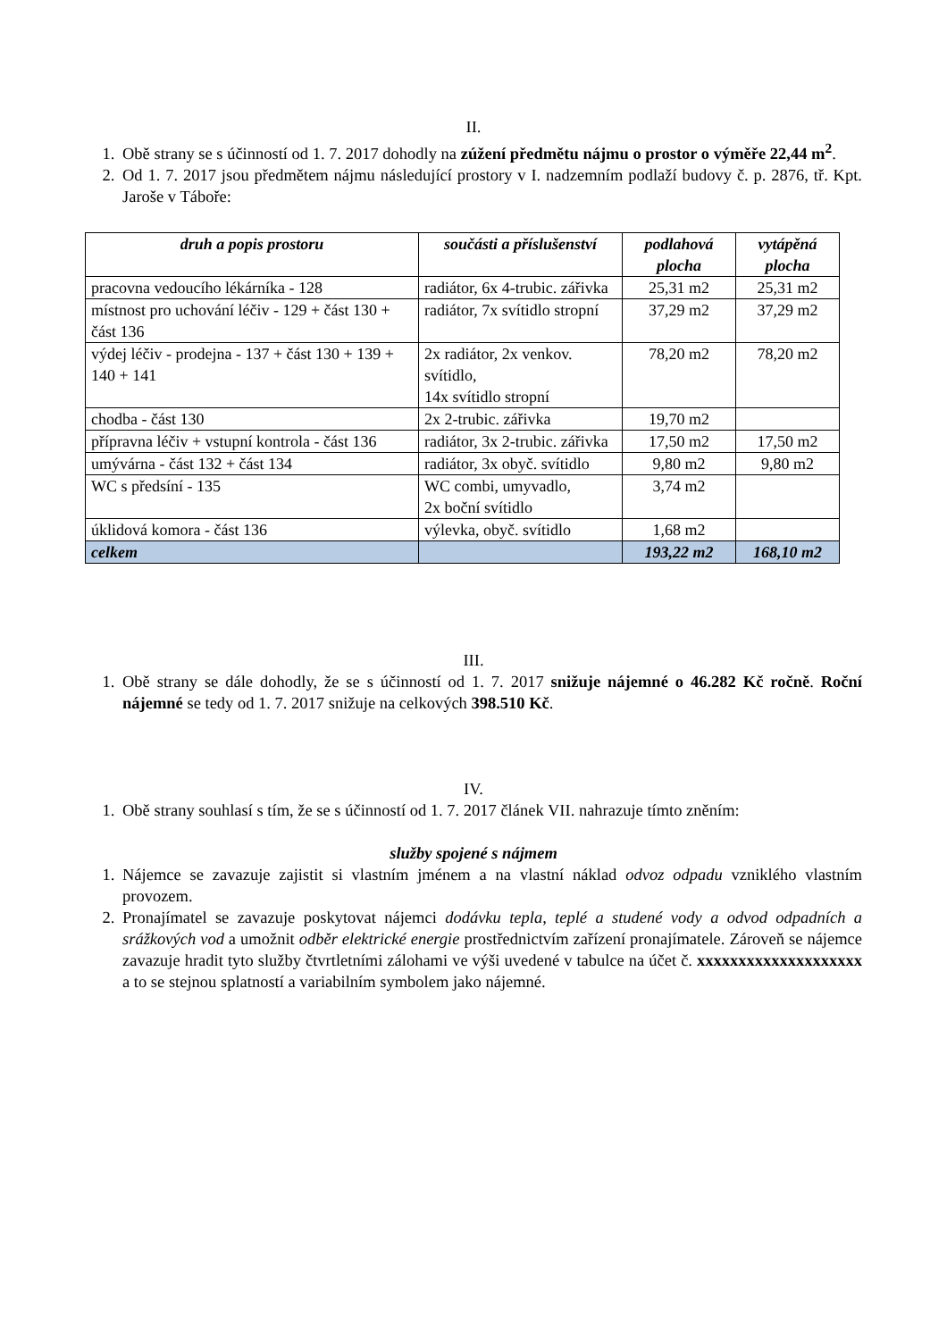II.
1. Obě strany se s účinností od 1. 7. 2017 dohodly na zúžení předmětu nájmu o prostor o výměře 22,44 m<sup>2</sup>.
2. Od 1. 7. 2017 jsou předmětem nájmu následující prostory v I. nadzemním podlaží budovy č. p. 2876, tř. Kpt. Jaroše v Táboře:
| druh a popis prostoru | součásti a příslušenství | podlahová plocha | vytápěná plocha |
| --- | --- | --- | --- |
| pracovna vedoucího lékárníka - 128 | radiátor, 6x 4-trubic. zářivka | 25,31 m2 | 25,31 m2 |
| místnost pro uchování léčiv - 129 + část 130 + část 136 | radiátor, 7x svítidlo stropní | 37,29 m2 | 37,29 m2 |
| výdej léčiv - prodejna - 137 + část 130 + 139 + 140 + 141 | 2x radiátor, 2x venkov. svítidlo, 14x svítidlo stropní | 78,20 m2 | 78,20 m2 |
| chodba - část 130 | 2x 2-trubic. zářivka | 19,70 m2 | |
| přípravna léčiv + vstupní kontrola - část 136 | radiátor, 3x 2-trubic. zářivka | 17,50 m2 | 17,50 m2 |
| umývárna - část 132 + část 134 | radiátor, 3x obyč. svítidlo | 9,80 m2 | 9,80 m2 |
| WC s předsíní - 135 | WC combi, umyvadlo, 2x boční svítidlo | 3,74 m2 | |
| úklidová komora - část 136 | výlevka, obyč. svítidlo | 1,68 m2 | |
| celkem | | 193,22 m2 | 168,10 m2 |
III.
1. Obě strany se dále dohodly, že se s účinností od 1. 7. 2017 snižuje nájemné o 46.282 Kč ročně. Roční nájemné se tedy od 1. 7. 2017 snižuje na celkových 398.510 Kč.
IV.
1. Obě strany souhlasí s tím, že se s účinností od 1. 7. 2017 článek VII. nahrazuje tímto zněním:
služby spojené s nájmem
1. Nájemce se zavazuje zajistit si vlastním jménem a na vlastní náklad odvoz odpadu vzniklého vlastním provozem.
2. Pronajímatel se zavazuje poskytovat nájemci dodávku tepla, teplé a studené vody a odvod odpadních a srážkových vod a umožnit odběr elektrické energie prostřednictvím zařízení pronajímatele. Zároveň se nájemce zavazuje hradit tyto služby čtvrtletními zálohami ve výši uvedené v tabulce na účet č. xxxxxxxxxxxxxxxxxxxx a to se stejnou splatností a variabilním symbolem jako nájemné.